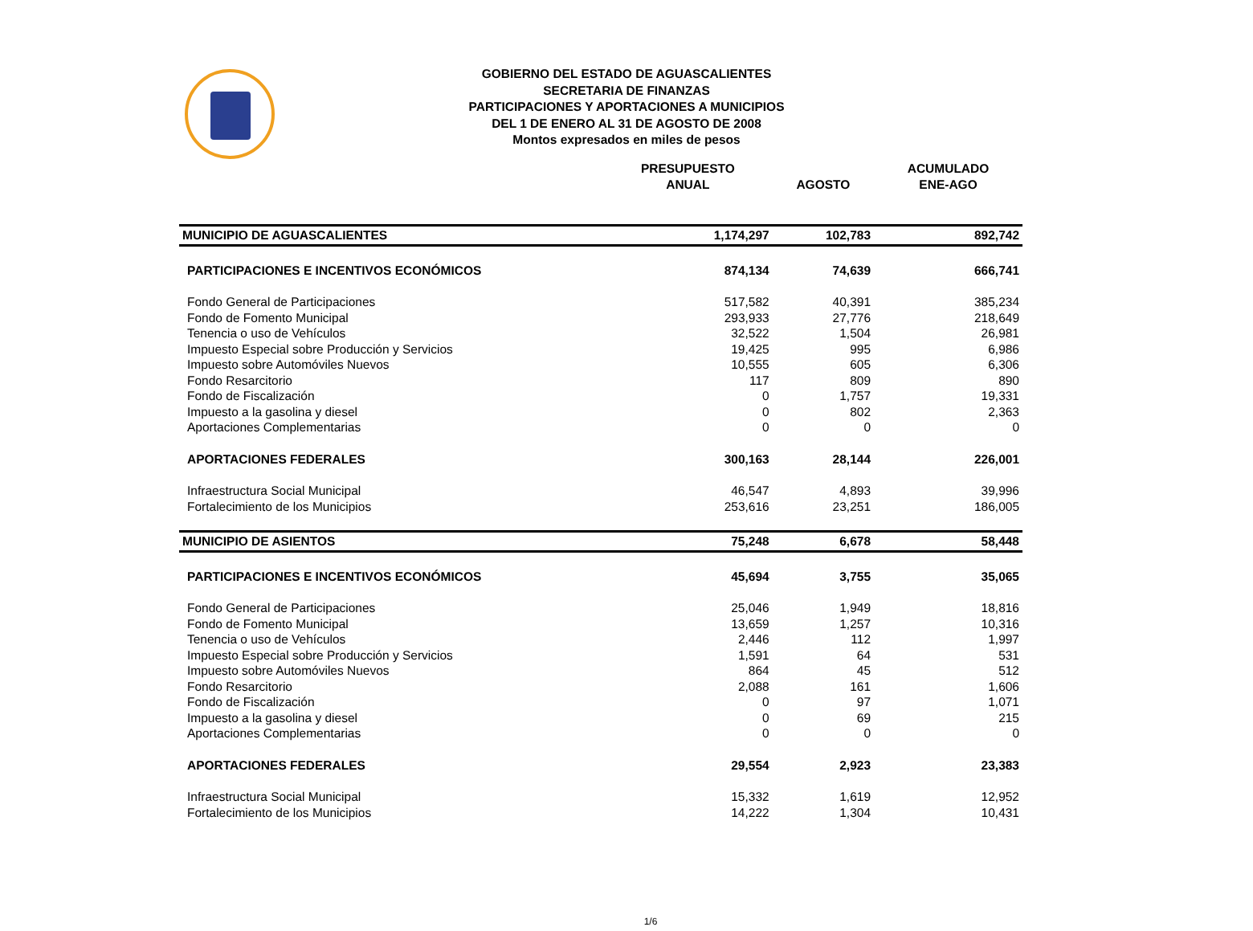GOBIERNO DEL ESTADO DE AGUASCALIENTES
SECRETARIA DE FINANZAS
PARTICIPACIONES Y APORTACIONES A MUNICIPIOS
DEL 1 DE ENERO AL 31 DE AGOSTO DE 2008
Montos expresados en miles de pesos
| | PRESUPUESTO ANUAL | AGOSTO | ACUMULADO ENE-AGO |
| --- | --- | --- | --- |
| MUNICIPIO DE AGUASCALIENTES | 1,174,297 | 102,783 | 892,742 |
| PARTICIPACIONES E INCENTIVOS ECONÓMICOS | 874,134 | 74,639 | 666,741 |
| Fondo General de Participaciones | 517,582 | 40,391 | 385,234 |
| Fondo de Fomento Municipal | 293,933 | 27,776 | 218,649 |
| Tenencia o uso de Vehículos | 32,522 | 1,504 | 26,981 |
| Impuesto Especial sobre Producción y Servicios | 19,425 | 995 | 6,986 |
| Impuesto sobre Automóviles Nuevos | 10,555 | 605 | 6,306 |
| Fondo Resarcitorio | 117 | 809 | 890 |
| Fondo de Fiscalización | 0 | 1,757 | 19,331 |
| Impuesto a la gasolina y diesel | 0 | 802 | 2,363 |
| Aportaciones Complementarias | 0 | 0 | 0 |
| APORTACIONES FEDERALES | 300,163 | 28,144 | 226,001 |
| Infraestructura Social Municipal | 46,547 | 4,893 | 39,996 |
| Fortalecimiento de los Municipios | 253,616 | 23,251 | 186,005 |
| MUNICIPIO DE ASIENTOS | 75,248 | 6,678 | 58,448 |
| PARTICIPACIONES E INCENTIVOS ECONÓMICOS | 45,694 | 3,755 | 35,065 |
| Fondo General de Participaciones | 25,046 | 1,949 | 18,816 |
| Fondo de Fomento Municipal | 13,659 | 1,257 | 10,316 |
| Tenencia o uso de Vehículos | 2,446 | 112 | 1,997 |
| Impuesto Especial sobre Producción y Servicios | 1,591 | 64 | 531 |
| Impuesto sobre Automóviles Nuevos | 864 | 45 | 512 |
| Fondo Resarcitorio | 2,088 | 161 | 1,606 |
| Fondo de Fiscalización | 0 | 97 | 1,071 |
| Impuesto a la gasolina y diesel | 0 | 69 | 215 |
| Aportaciones Complementarias | 0 | 0 | 0 |
| APORTACIONES FEDERALES | 29,554 | 2,923 | 23,383 |
| Infraestructura Social Municipal | 15,332 | 1,619 | 12,952 |
| Fortalecimiento de los Municipios | 14,222 | 1,304 | 10,431 |
1/6